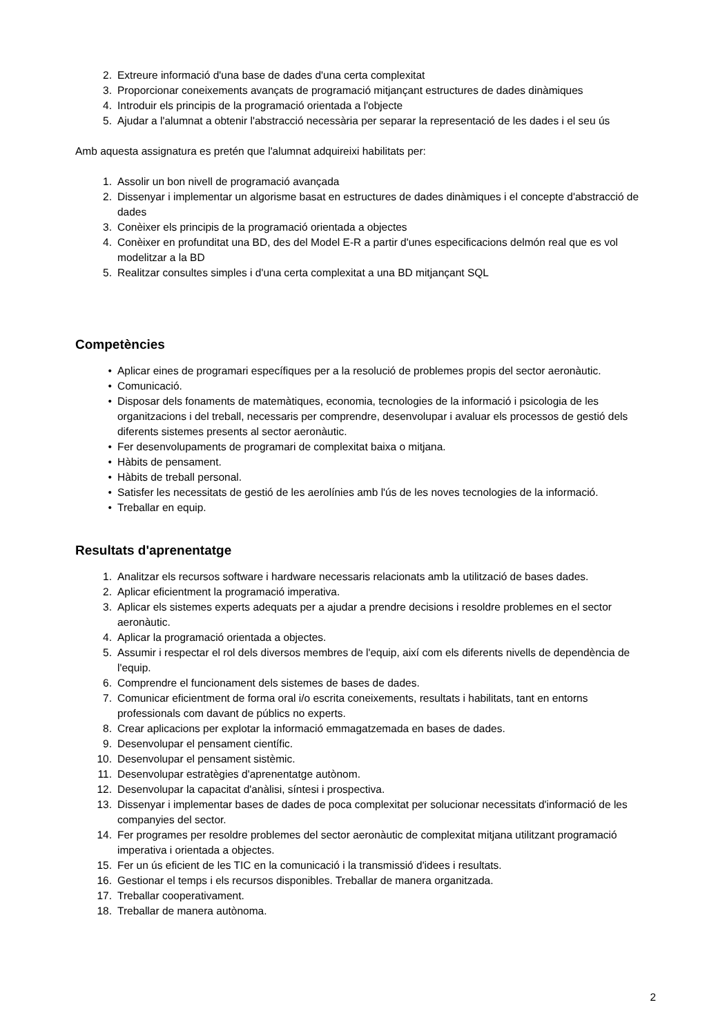2. Extreure informació d'una base de dades d'una certa complexitat
3. Proporcionar coneixements avançats de programació mitjançant estructures de dades dinàmiques
4. Introduir els principis de la programació orientada a l'objecte
5. Ajudar a l'alumnat a obtenir l'abstracció necessària per separar la representació de les dades i el seu ús
Amb aquesta assignatura es pretén que l'alumnat adquireixi habilitats per:
1. Assolir un bon nivell de programació avançada
2. Dissenyar i implementar un algorisme basat en estructures de dades dinàmiques i el concepte d'abstracció de dades
3. Conèixer els principis de la programació orientada a objectes
4. Conèixer en profunditat una BD, des del Model E-R a partir d'unes especificacions delmón real que es vol modelitzar a la BD
5. Realitzar consultes simples i d'una certa complexitat a una BD mitjançant SQL
Competències
• Aplicar eines de programari específiques per a la resolució de problemes propis del sector aeronàutic.
• Comunicació.
• Disposar dels fonaments de matemàtiques, economia, tecnologies de la informació i psicologia de les organitzacions i del treball, necessaris per comprendre, desenvolupar i avaluar els processos de gestió dels diferents sistemes presents al sector aeronàutic.
• Fer desenvolupaments de programari de complexitat baixa o mitjana.
• Hàbits de pensament.
• Hàbits de treball personal.
• Satisfer les necessitats de gestió de les aerolínies amb l'ús de les noves tecnologies de la informació.
• Treballar en equip.
Resultats d'aprenentatge
1. Analitzar els recursos software i hardware necessaris relacionats amb la utilització de bases dades.
2. Aplicar eficientment la programació imperativa.
3. Aplicar els sistemes experts adequats per a ajudar a prendre decisions i resoldre problemes en el sector aeronàutic.
4. Aplicar la programació orientada a objectes.
5. Assumir i respectar el rol dels diversos membres de l'equip, així com els diferents nivells de dependència de l'equip.
6. Comprendre el funcionament dels sistemes de bases de dades.
7. Comunicar eficientment de forma oral i/o escrita coneixements, resultats i habilitats, tant en entorns professionals com davant de públics no experts.
8. Crear aplicacions per explotar la informació emmagatzemada en bases de dades.
9. Desenvolupar el pensament científic.
10. Desenvolupar el pensament sistèmic.
11. Desenvolupar estratègies d'aprenentatge autònom.
12. Desenvolupar la capacitat d'anàlisi, síntesi i prospectiva.
13. Dissenyar i implementar bases de dades de poca complexitat per solucionar necessitats d'informació de les companyies del sector.
14. Fer programes per resoldre problemes del sector aeronàutic de complexitat mitjana utilitzant programació imperativa i orientada a objectes.
15. Fer un ús eficient de les TIC en la comunicació i la transmissió d'idees i resultats.
16. Gestionar el temps i els recursos disponibles. Treballar de manera organitzada.
17. Treballar cooperativament.
18. Treballar de manera autònoma.
2